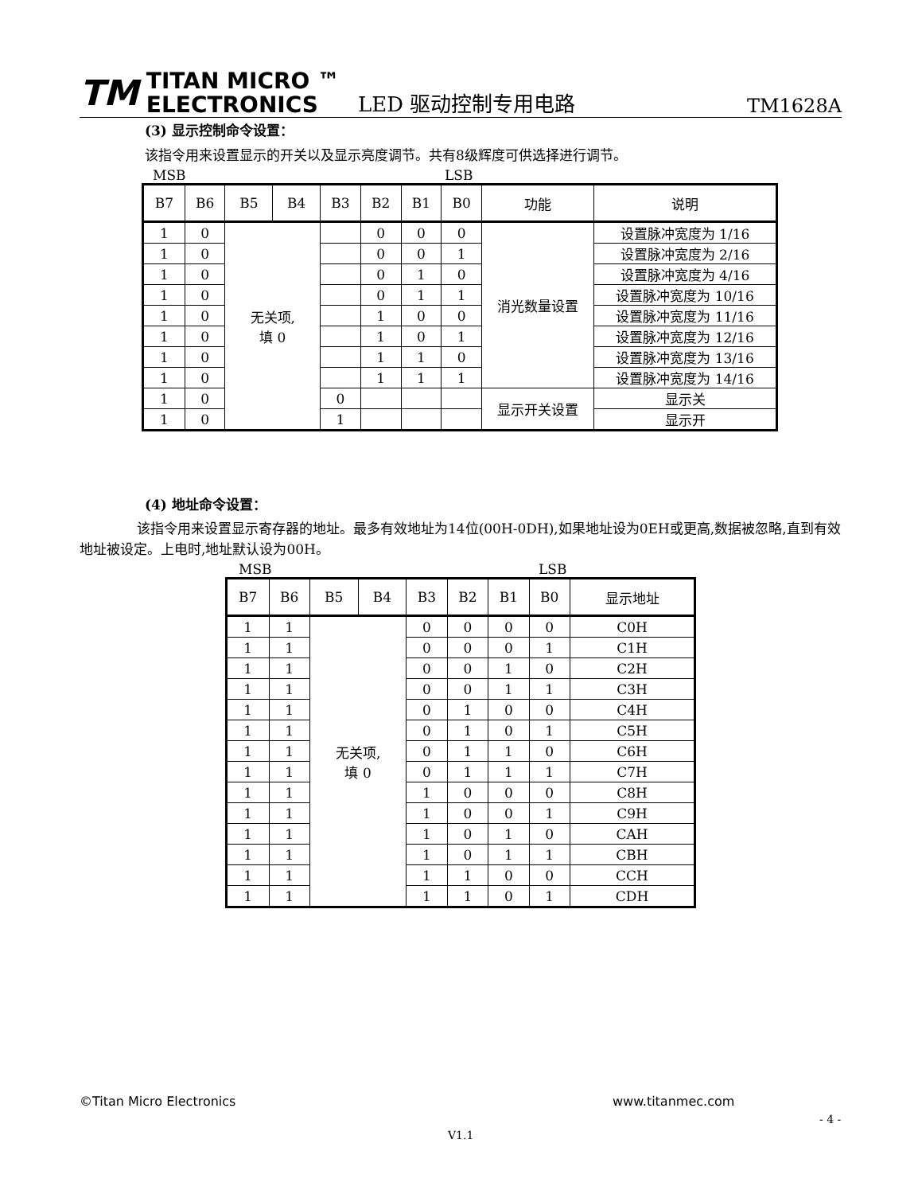TM TITAN MICRO ™
ELECTRONICS
LED 驱动控制专用电路
TM1628A
(3) 显示控制命令设置：
该指令用来设置显示的开关以及显示亮度调节。共有8级辉度可供选择进行调节。
MSB LSB
| B7 | B6 | B5 | B4 | B3 | B2 | B1 | B0 | 功能 | 说明 |
| --- | --- | --- | --- | --- | --- | --- | --- | --- | --- |
| 1 | 0 | 无关项, 填 0 | | | 0 | 0 | 0 | 消光数量设置 | 设置脉冲宽度为 1/16 |
| 1 | 0 | | | | 0 | 0 | 1 | | 设置脉冲宽度为 2/16 |
| 1 | 0 | | | | 0 | 1 | 0 | | 设置脉冲宽度为 4/16 |
| 1 | 0 | | | | 0 | 1 | 1 | | 设置脉冲宽度为 10/16 |
| 1 | 0 | | | | 1 | 0 | 0 | | 设置脉冲宽度为 11/16 |
| 1 | 0 | | | | 1 | 0 | 1 | | 设置脉冲宽度为 12/16 |
| 1 | 0 | | | | 1 | 1 | 0 | | 设置脉冲宽度为 13/16 |
| 1 | 0 | | | | 1 | 1 | 1 | | 设置脉冲宽度为 14/16 |
| 1 | 0 | | | 0 | | | | 显示开关设置 | 显示关 |
| 1 | 0 | | | 1 | | | | | 显示开 |
(4) 地址命令设置：
该指令用来设置显示寄存器的地址。最多有效地址为14位(00H-0DH),如果地址设为0EH或更高,数据被忽略,直到有效地址被设定。上电时,地址默认设为00H。
MSB LSB
| B7 | B6 | B5 | B4 | B3 | B2 | B1 | B0 | 显示地址 |
| --- | --- | --- | --- | --- | --- | --- | --- | --- |
| 1 | 1 | 无关项, 填 0 | | 0 | 0 | 0 | 0 | C0H |
| 1 | 1 | | | 0 | 0 | 0 | 1 | C1H |
| 1 | 1 | | | 0 | 0 | 1 | 0 | C2H |
| 1 | 1 | | | 0 | 0 | 1 | 1 | C3H |
| 1 | 1 | | | 0 | 1 | 0 | 0 | C4H |
| 1 | 1 | | | 0 | 1 | 0 | 1 | C5H |
| 1 | 1 | | | 0 | 1 | 1 | 0 | C6H |
| 1 | 1 | | | 0 | 1 | 1 | 1 | C7H |
| 1 | 1 | | | 1 | 0 | 0 | 0 | C8H |
| 1 | 1 | | | 1 | 0 | 0 | 1 | C9H |
| 1 | 1 | | | 1 | 0 | 1 | 0 | CAH |
| 1 | 1 | | | 1 | 0 | 1 | 1 | CBH |
| 1 | 1 | | | 1 | 1 | 0 | 0 | CCH |
| 1 | 1 | | | 1 | 1 | 0 | 1 | CDH |
©Titan Micro Electronics www.titanmec.com
- 4 -
V1.1